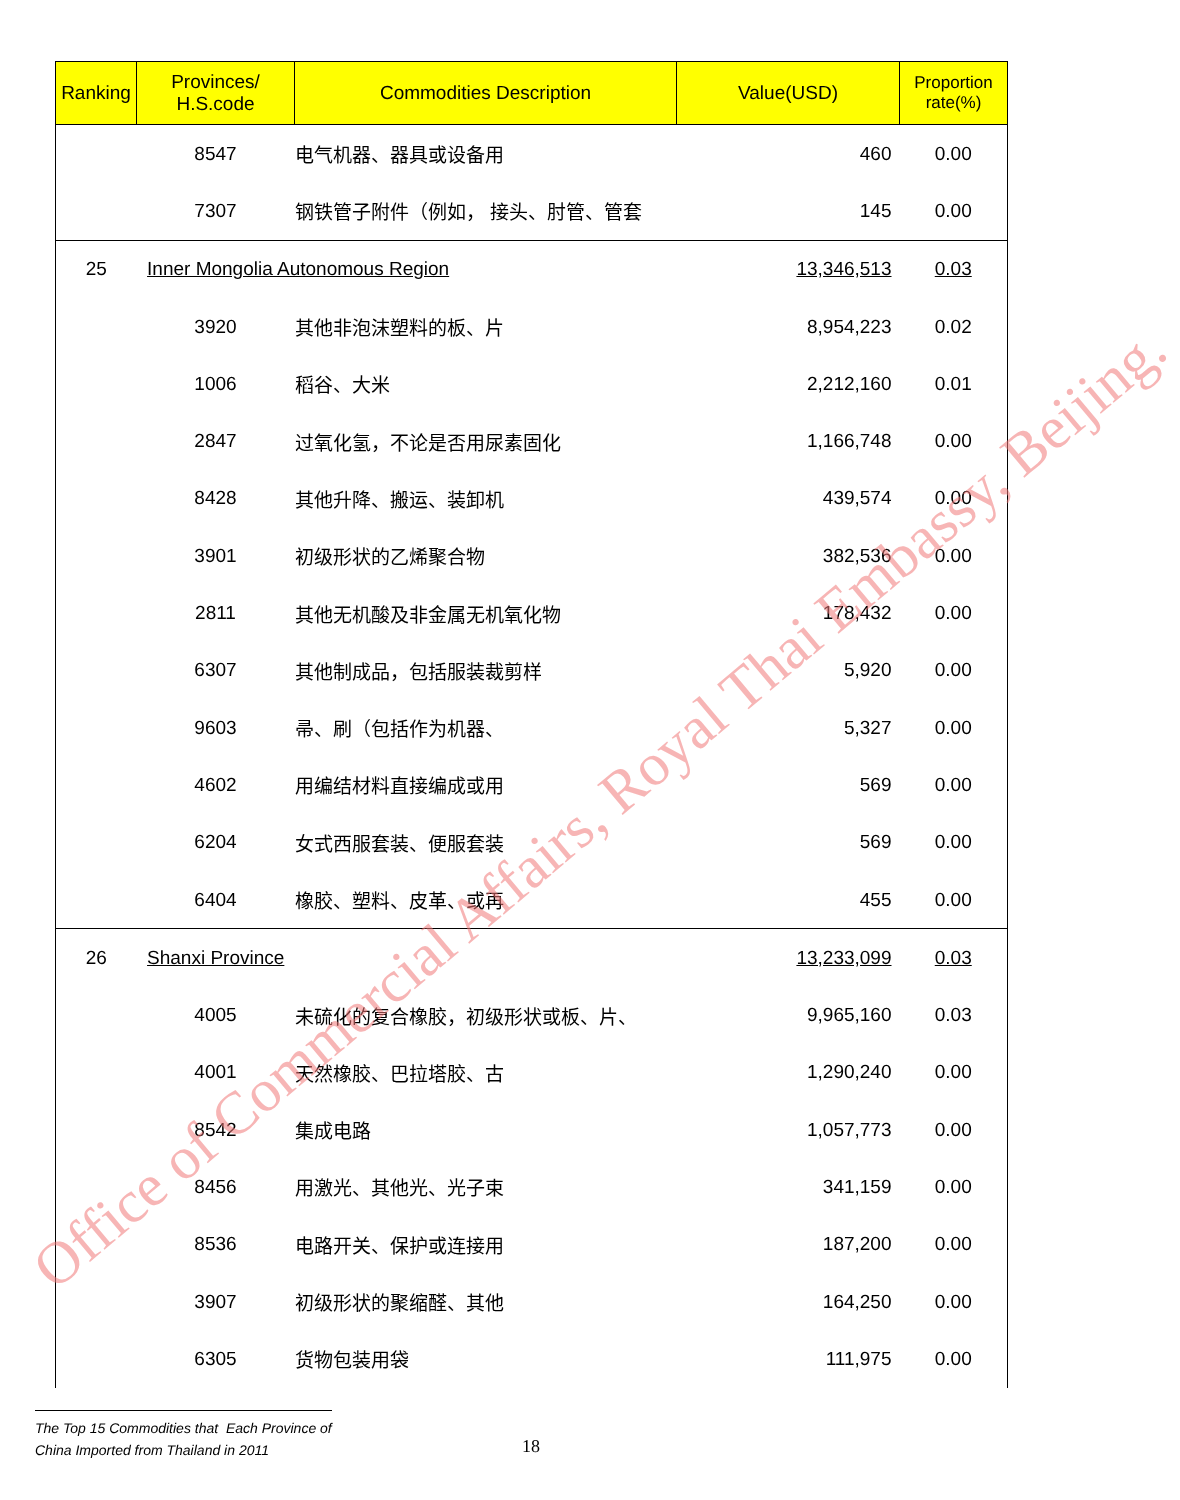| Ranking | Provinces/ H.S.code | Commodities Description | Value(USD) | Proportion rate(%) |
| --- | --- | --- | --- | --- |
| | 8547 | 电气机器、器具或设备用 | 460 | 0.00 |
| | 7307 | 钢铁管子附件（例如， 接头、肘管、管套 | 145 | 0.00 |
| 25 | Inner Mongolia Autonomous Region | | 13,346,513 | 0.03 |
| | 3920 | 其他非泡沫塑料的板、片 | 8,954,223 | 0.02 |
| | 1006 | 稻谷、大米 | 2,212,160 | 0.01 |
| | 2847 | 过氧化氢，不论是否用尿素固化 | 1,166,748 | 0.00 |
| | 8428 | 其他升降、搬运、装卸机 | 439,574 | 0.00 |
| | 3901 | 初级形状的乙烯聚合物 | 382,536 | 0.00 |
| | 2811 | 其他无机酸及非金属无机氧化物 | 178,432 | 0.00 |
| | 6307 | 其他制成品，包括服装裁剪样 | 5,920 | 0.00 |
| | 9603 | 帚、刷（包括作为机器、 | 5,327 | 0.00 |
| | 4602 | 用编结材料直接编成或用 | 569 | 0.00 |
| | 6204 | 女式西服套装、便服套装 | 569 | 0.00 |
| | 6404 | 橡胶、塑料、皮革、或再 | 455 | 0.00 |
| 26 | Shanxi Province | | 13,233,099 | 0.03 |
| | 4005 | 未硫化的复合橡胶，初级形状或板、片、 | 9,965,160 | 0.03 |
| | 4001 | 天然橡胶、巴拉塔胶、古 | 1,290,240 | 0.00 |
| | 8542 | 集成电路 | 1,057,773 | 0.00 |
| | 8456 | 用激光、其他光、光子束 | 341,159 | 0.00 |
| | 8536 | 电路开关、保护或连接用 | 187,200 | 0.00 |
| | 3907 | 初级形状的聚缩醛、其他 | 164,250 | 0.00 |
| | 6305 | 货物包装用袋 | 111,975 | 0.00 |
Office of Commercial Affairs, Royal Thai Embassy, Beijing.
The Top 15 Commodities that Each Province of
China Imported from Thailand in 2011
18